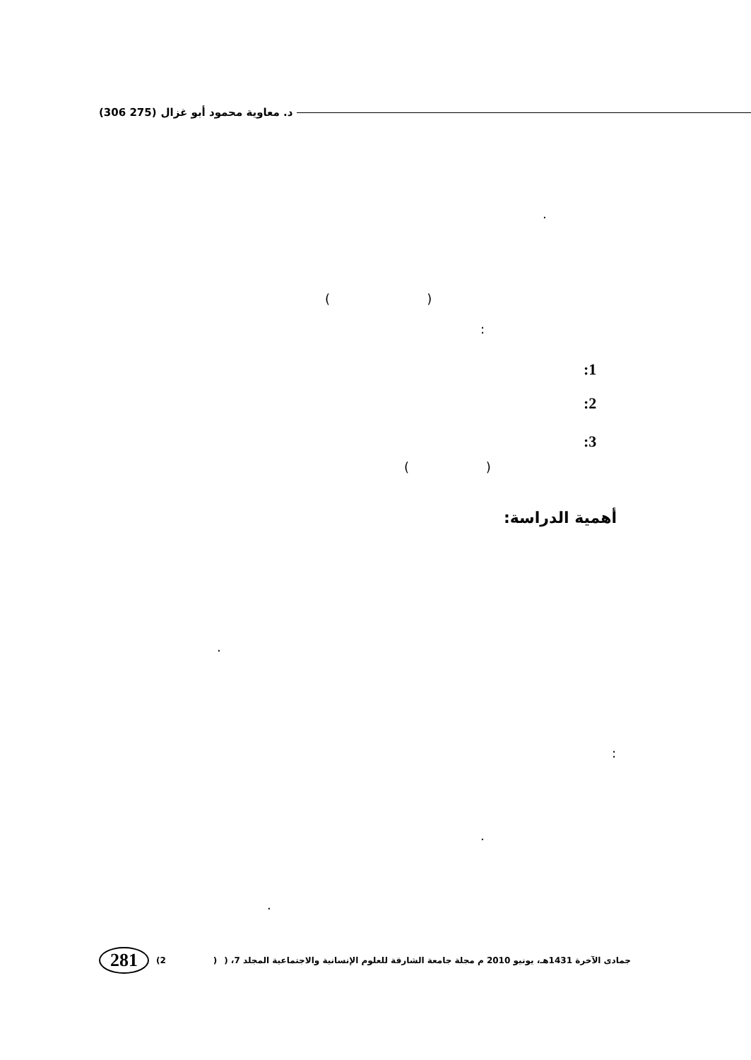د. معاوية محمود أبو غزال (275 306)
.
( )
:
:1
:2
:3
( )
أهمية الدراسة:
.
:
.
.
281 (2 ) جمادى الآخرة 1431هـ، يونيو 2010 م مجلة جامعة الشارقة للعلوم الإنسانية والاجتماعية المجلد 7، (